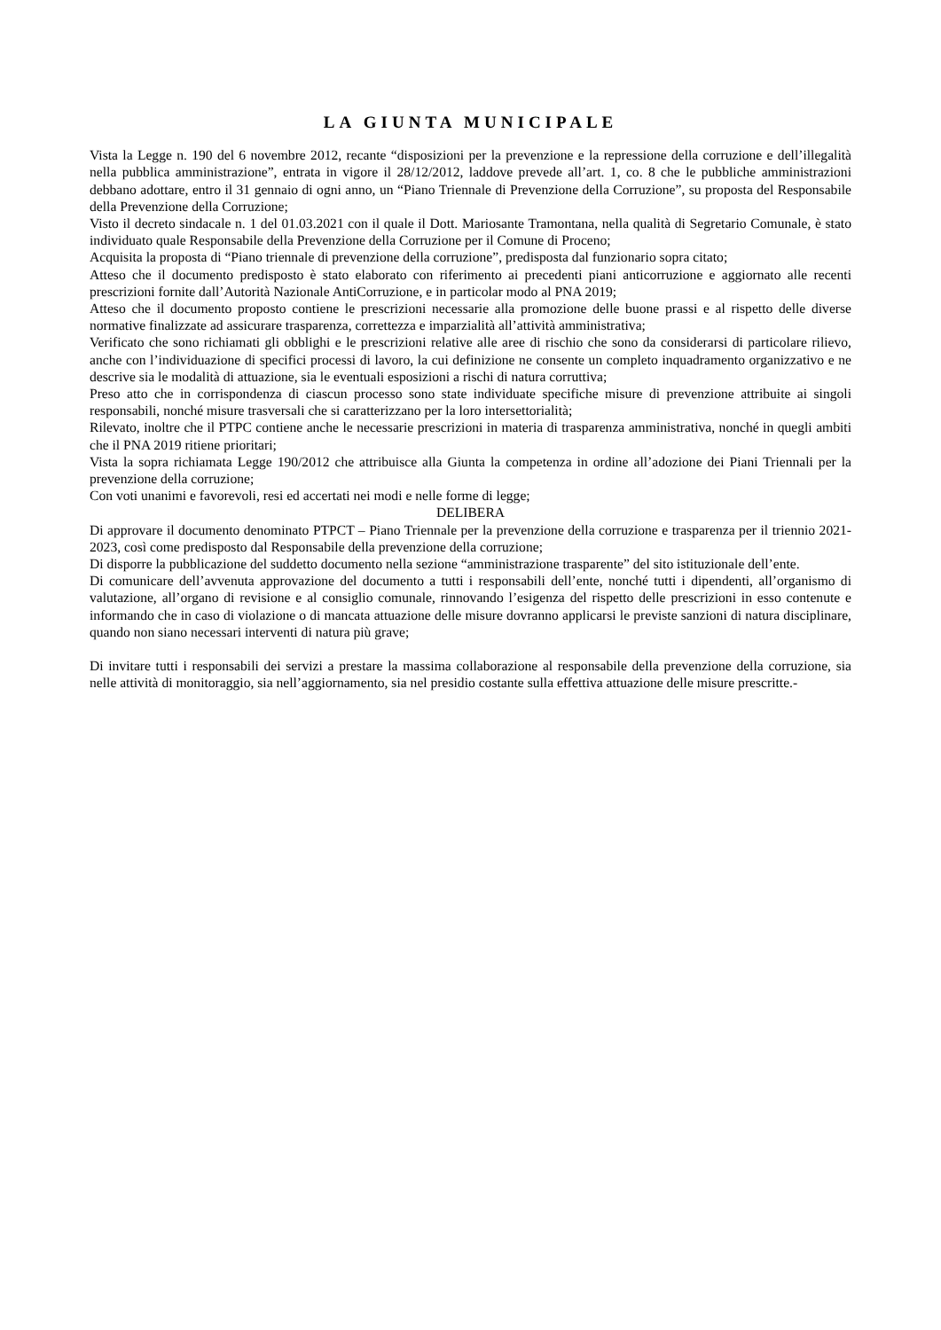LA GIUNTA MUNICIPALE
Vista la Legge n. 190 del 6 novembre 2012, recante “disposizioni per la prevenzione e la repressione della corruzione e dell’illegalità nella pubblica amministrazione”, entrata in vigore il 28/12/2012, laddove prevede all’art. 1, co. 8 che le pubbliche amministrazioni debbano adottare, entro il 31 gennaio di ogni anno, un “Piano Triennale di Prevenzione della Corruzione”, su proposta del Responsabile della Prevenzione della Corruzione;
Visto il decreto sindacale n. 1 del 01.03.2021 con il quale il Dott. Mariosante Tramontana, nella qualità di Segretario Comunale, è stato individuato quale Responsabile della Prevenzione della Corruzione per il Comune di Proceno;
Acquisita la proposta di “Piano triennale di prevenzione della corruzione”, predisposta dal funzionario sopra citato;
Atteso che il documento predisposto è stato elaborato con riferimento ai precedenti piani anticorruzione e aggiornato alle recenti prescrizioni fornite dall’Autorità Nazionale AntiCorruzione, e in particolar modo al PNA 2019;
Atteso che il documento proposto contiene le prescrizioni necessarie alla promozione delle buone prassi e al rispetto delle diverse normative finalizzate ad assicurare trasparenza, correttezza e imparzialità all’attività amministrativa;
Verificato che sono richiamati gli obblighi e le prescrizioni relative alle aree di rischio che sono da considerarsi di particolare rilievo, anche con l’individuazione di specifici processi di lavoro, la cui definizione ne consente un completo inquadramento organizzativo e ne descrive sia le modalità di attuazione, sia le eventuali esposizioni a rischi di natura corruttiva;
Preso atto che in corrispondenza di ciascun processo sono state individuate specifiche misure di prevenzione attribuite ai singoli responsabili, nonché misure trasversali che si caratterizzano per la loro intersettorialità;
Rilevato, inoltre che il PTPC contiene anche le necessarie prescrizioni in materia di trasparenza amministrativa, nonché in quegli ambiti che il PNA 2019 ritiene prioritari;
Vista la sopra richiamata Legge 190/2012 che attribuisce alla Giunta la competenza in ordine all’adozione dei Piani Triennali per la prevenzione della corruzione;
Con voti unanimi e favorevoli, resi ed accertati nei modi e nelle forme di legge;
DELIBERA
Di approvare il documento denominato PTPCT – Piano Triennale per la prevenzione della corruzione e trasparenza per il triennio 2021-2023, così come predisposto dal Responsabile della prevenzione della corruzione;
Di disporre la pubblicazione del suddetto documento nella sezione “amministrazione trasparente” del sito istituzionale dell’ente.
Di comunicare dell’avvenuta approvazione del documento a tutti i responsabili dell’ente, nonché tutti i dipendenti, all’organismo di valutazione, all’organo di revisione e al consiglio comunale, rinnovando l’esigenza del rispetto delle prescrizioni in esso contenute e informando che in caso di violazione o di mancata attuazione delle misure dovranno applicarsi le previste sanzioni di natura disciplinare, quando non siano necessari interventi di natura più grave;
Di invitare tutti i responsabili dei servizi a prestare la massima collaborazione al responsabile della prevenzione della corruzione, sia nelle attività di monitoraggio, sia nell’aggiornamento, sia nel presidio costante sulla effettiva attuazione delle misure prescritte.-